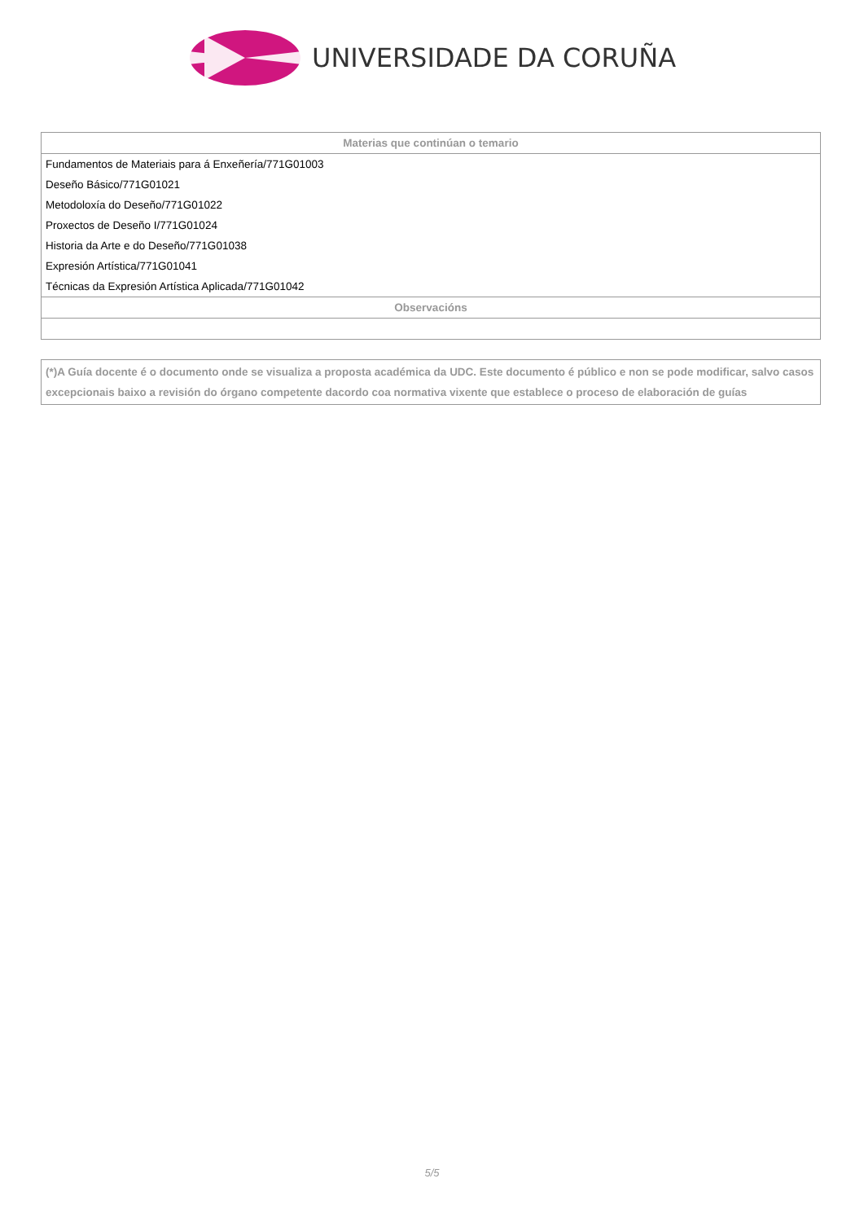UNIVERSIDADE DA CORUÑA
| Materias que continúan o temario |
| --- |
| Fundamentos de Materiais para á Enxeñería/771G01003 |
| Deseño Básico/771G01021 |
| Metodoloxía do Deseño/771G01022 |
| Proxectos de Deseño I/771G01024 |
| Historia da Arte e do Deseño/771G01038 |
| Expresión Artística/771G01041 |
| Técnicas da Expresión Artística Aplicada/771G01042 |
| Observacións |
(*)A Guía docente é o documento onde se visualiza a proposta académica da UDC. Este documento é público e non se pode modificar, salvo casos excepcionais baixo a revisión do órgano competente dacordo coa normativa vixente que establece o proceso de elaboración de guías
5/5